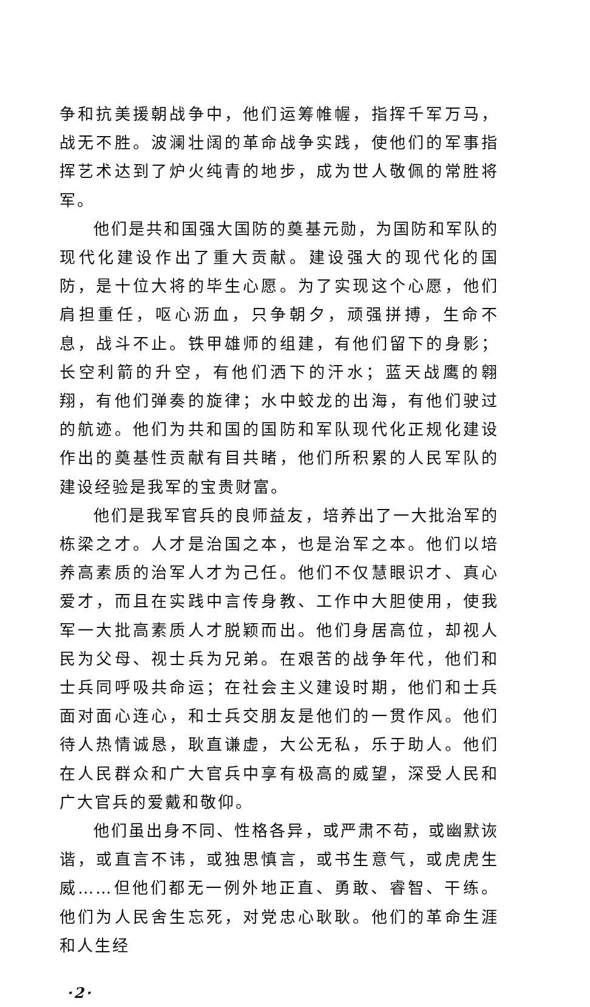争和抗美援朝战争中，他们运筹帷幄，指挥千军万马，战无不胜。波澜壮阔的革命战争实践，使他们的军事指挥艺术达到了炉火纯青的地步，成为世人敬佩的常胜将军。
他们是共和国强大国防的奠基元勋，为国防和军队的现代化建设作出了重大贡献。建设强大的现代化的国防，是十位大将的毕生心愿。为了实现这个心愿，他们肩担重任，呕心沥血，只争朝夕，顽强拼搏，生命不息，战斗不止。铁甲雄师的组建，有他们留下的身影；长空利箭的升空，有他们洒下的汗水；蓝天战鹰的翱翔，有他们弹奏的旋律；水中蛟龙的出海，有他们驶过的航迹。他们为共和国的国防和军队现代化正规化建设作出的奠基性贡献有目共睹，他们所积累的人民军队的建设经验是我军的宝贵财富。
他们是我军官兵的良师益友，培养出了一大批治军的栋梁之才。人才是治国之本，也是治军之本。他们以培养高素质的治军人才为己任。他们不仅慧眼识才、真心爱才，而且在实践中言传身教、工作中大胆使用，使我军一大批高素质人才脱颖而出。他们身居高位，却视人民为父母、视士兵为兄弟。在艰苦的战争年代，他们和士兵同呼吸共命运；在社会主义建设时期，他们和士兵面对面心连心，和士兵交朋友是他们的一贯作风。他们待人热情诚恳，耿直谦虚，大公无私，乐于助人。他们在人民群众和广大官兵中享有极高的威望，深受人民和广大官兵的爱戴和敬仰。
他们虽出身不同、性格各异，或严肃不苟，或幽默诙谐，或直言不讳，或独思慎言，或书生意气，或虎虎生威……但他们都无一例外地正直、勇敢、睿智、干练。他们为人民舍生忘死，对党忠心耿耿。他们的革命生涯和人生经
·2·